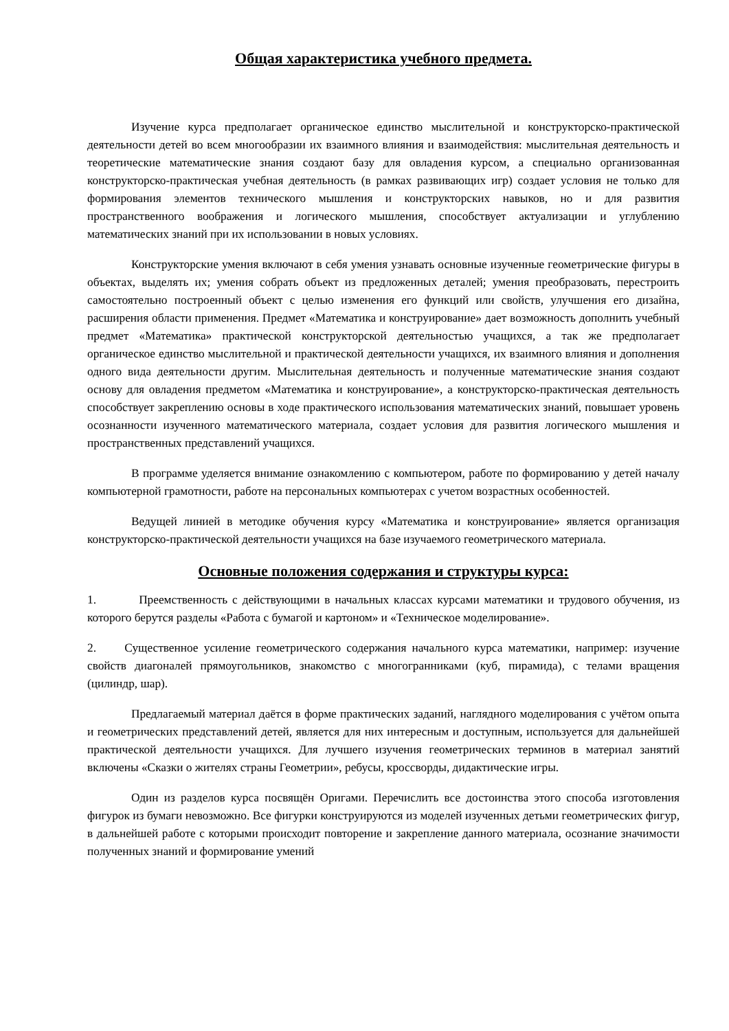Общая характеристика учебного предмета.
Изучение курса предполагает органическое единство мыслительной и конструкторско-практической деятельности детей во всем многообразии их взаимного влияния и взаимодействия: мыслительная деятельность и теоретические математические знания создают базу для овладения курсом, а специально организованная конструкторско-практическая учебная деятельность (в рамках развивающих игр) создает условия не только для формирования элементов технического мышления и конструкторских навыков, но и для развития пространственного воображения и логического мышления, способствует актуализации и углублению математических знаний при их использовании в новых условиях.
Конструкторские умения включают в себя умения узнавать основные изученные геометрические фигуры в объектах, выделять их; умения собрать объект из предложенных деталей; умения преобразовать, перестроить самостоятельно построенный объект с целью изменения его функций или свойств, улучшения его дизайна, расширения области применения. Предмет «Математика и конструирование» дает возможность дополнить учебный предмет «Математика» практической конструкторской деятельностью учащихся, а так же предполагает органическое единство мыслительной и практической деятельности учащихся, их взаимного влияния и дополнения одного вида деятельности другим. Мыслительная деятельность и полученные математические знания создают основу для овладения предметом «Математика и конструирование», а конструкторско-практическая деятельность способствует закреплению основы в ходе практического использования математических знаний, повышает уровень осознанности изученного математического материала, создает условия для развития логического мышления и пространственных представлений учащихся.
В программе уделяется внимание ознакомлению с компьютером, работе по формированию у детей началу компьютерной грамотности, работе на персональных компьютерах с учетом возрастных особенностей.
Ведущей линией в методике обучения курсу «Математика и конструирование» является организация конструкторско-практической деятельности учащихся на базе изучаемого геометрического материала.
Основные положения содержания и структуры курса:
1. Преемственность с действующими в начальных классах курсами математики и трудового обучения, из которого берутся разделы «Работа с бумагой и картоном» и «Техническое моделирование».
2. Существенное усиление геометрического содержания начального курса математики, например: изучение свойств диагоналей прямоугольников, знакомство с многогранниками (куб, пирамида), с телами вращения (цилиндр, шар).
Предлагаемый материал даётся в форме практических заданий, наглядного моделирования с учётом опыта и геометрических представлений детей, является для них интересным и доступным, используется для дальнейшей практической деятельности учащихся. Для лучшего изучения геометрических терминов в материал занятий включены «Сказки о жителях страны Геометрии», ребусы, кроссворды, дидактические игры.
Один из разделов курса посвящён Оригами. Перечислить все достоинства этого способа изготовления фигурок из бумаги невозможно. Все фигурки конструируются из моделей изученных детьми геометрических фигур, в дальнейшей работе с которыми происходит повторение и закрепление данного материала, осознание значимости полученных знаний и формирование умений